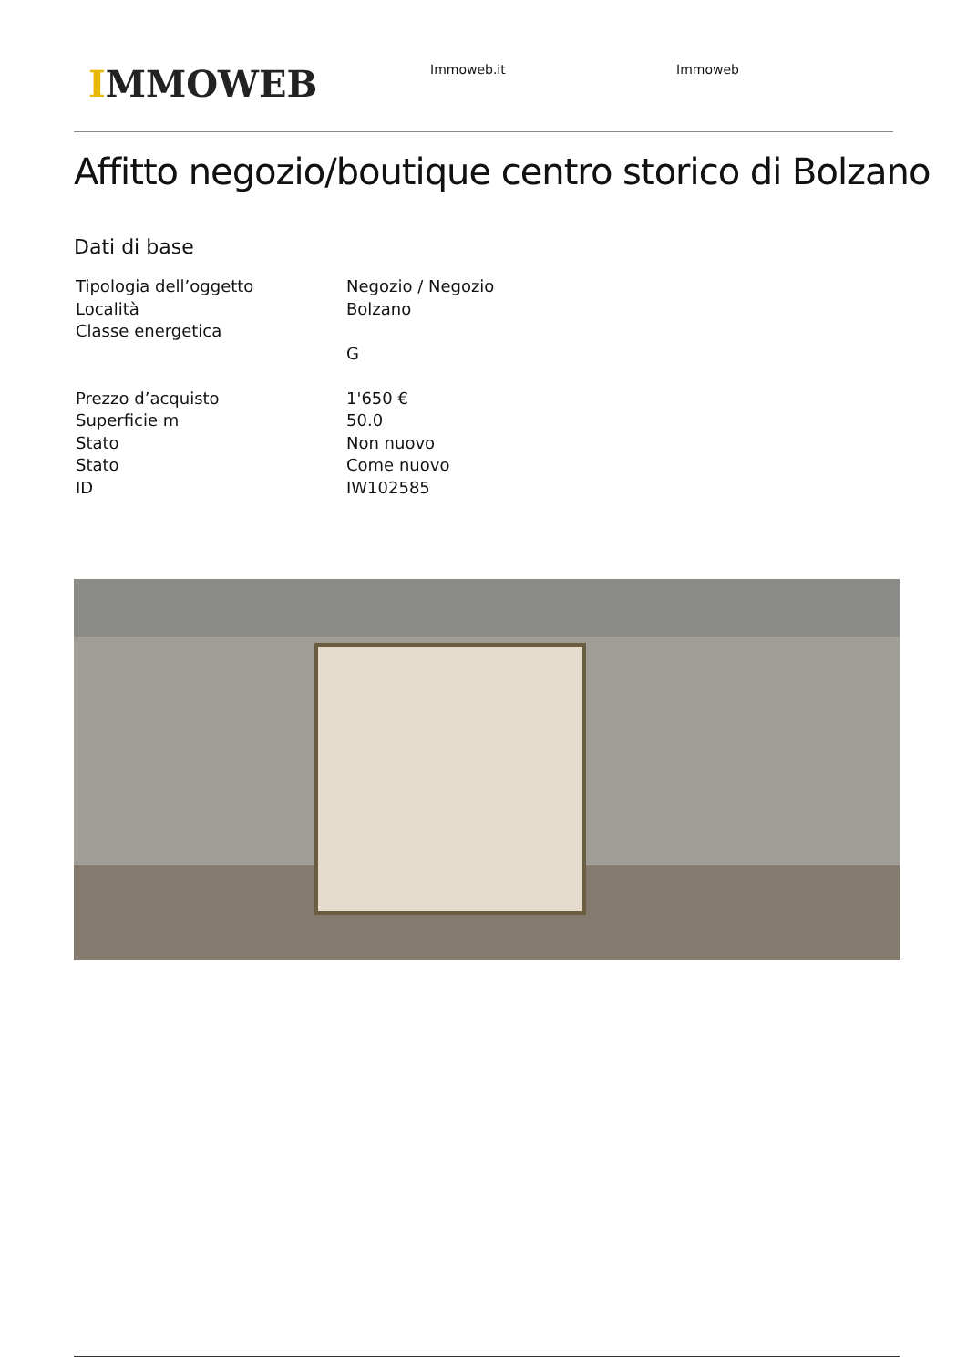IMMOWEB
Immoweb.it Immoweb
Affitto negozio/boutique centro storico di Bolzano
Dati di base
| Tipologia dell’oggetto | Negozio / Negozio |
| Località | Bolzano |
| Classe energetica | |
| | G |
| Prezzo d’acquisto | 1'650 € |
| Superficie m | 50.0 |
| Stato | Non nuovo |
| Stato | Come nuovo |
| ID | IW102585 |